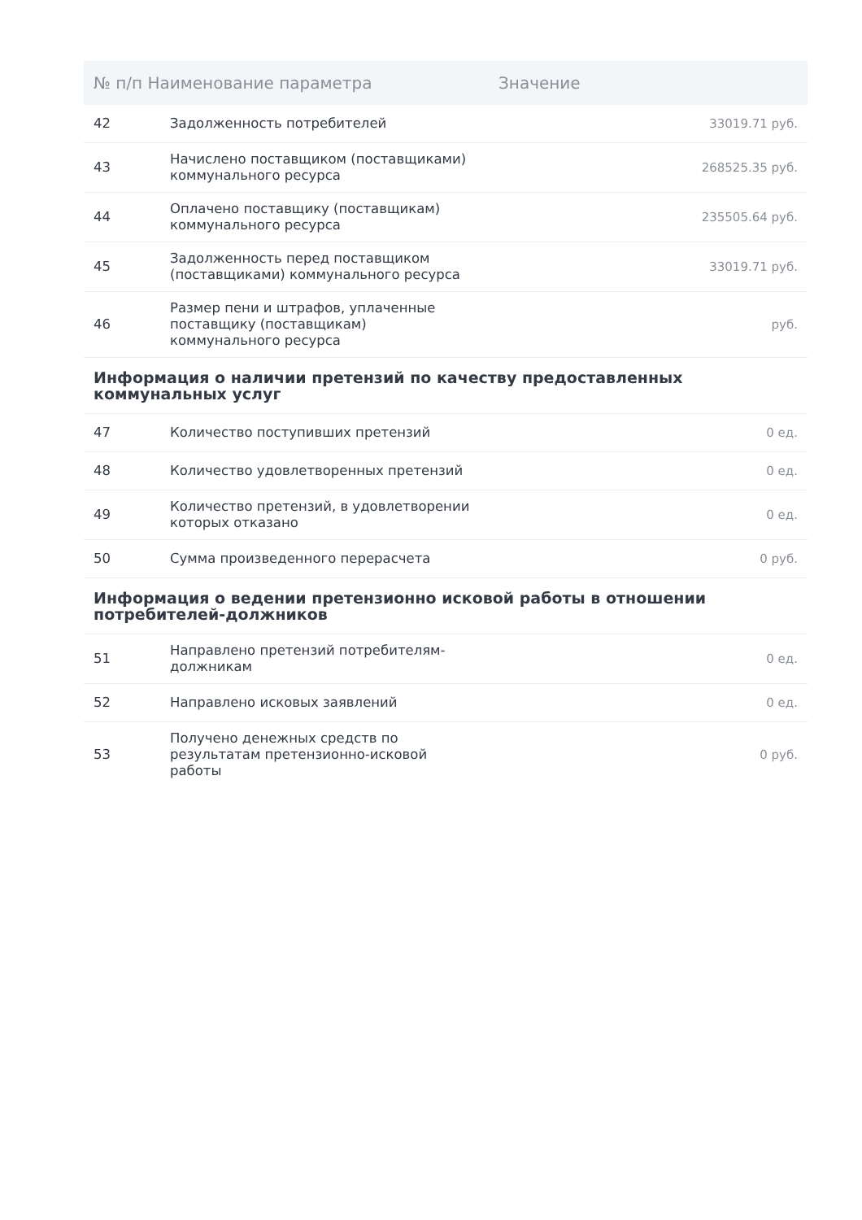| № п/п Наименование параметра | | Значение |
| --- | --- | --- |
| 42 | Задолженность потребителей | 33019.71 руб. |
| 43 | Начислено поставщиком (поставщиками) коммунального ресурса | 268525.35 руб. |
| 44 | Оплачено поставщику (поставщикам) коммунального ресурса | 235505.64 руб. |
| 45 | Задолженность перед поставщиком (поставщиками) коммунального ресурса | 33019.71 руб. |
| 46 | Размер пени и штрафов, уплаченные поставщику (поставщикам) коммунального ресурса | руб. |
| Информация о наличии претензий по качеству предоставленных коммунальных услуг | | |
| 47 | Количество поступивших претензий | 0 ед. |
| 48 | Количество удовлетворенных претензий | 0 ед. |
| 49 | Количество претензий, в удовлетворении которых отказано | 0 ед. |
| 50 | Сумма произведенного перерасчета | 0 руб. |
| Информация о ведении претензионно исковой работы в отношении потребителей-должников | | |
| 51 | Направлено претензий потребителям-должникам | 0 ед. |
| 52 | Направлено исковых заявлений | 0 ед. |
| 53 | Получено денежных средств по результатам претензионно-исковой работы | 0 руб. |